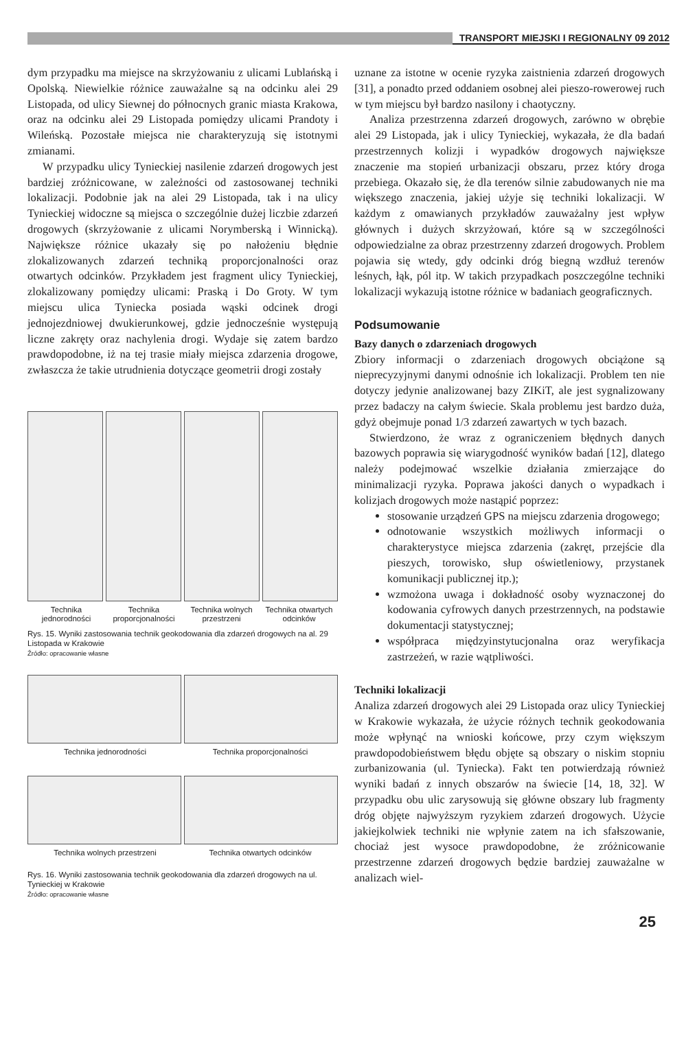TRANSPORT MIEJSKI I REGIONALNY 09 2012
dym przypadku ma miejsce na skrzyżowaniu z ulicami Lublańską i Opolską. Niewielkie różnice zauważalne są na odcinku alei 29 Listopada, od ulicy Siewnej do północnych granic miasta Krakowa, oraz na odcinku alei 29 Listopada pomiędzy ulicami Prandoty i Wileńską. Pozostałe miejsca nie charakteryzują się istotnymi zmianami.
W przypadku ulicy Tynieckiej nasilenie zdarzeń drogowych jest bardziej zróżnicowane, w zależności od zastosowanej techniki lokalizacji. Podobnie jak na alei 29 Listopada, tak i na ulicy Tynieckiej widoczne są miejsca o szczególnie dużej liczbie zdarzeń drogowych (skrzyżowanie z ulicami Norymberską i Winnicką). Największe różnice ukazały się po nałożeniu błędnie zlokalizowanych zdarzeń techniką proporcjonalności oraz otwartych odcinków. Przykładem jest fragment ulicy Tynieckiej, zlokalizowany pomiędzy ulicami: Praską i Do Groty. W tym miejscu ulica Tyniecka posiada wąski odcinek drogi jednojezdniowej dwukierunkowej, gdzie jednocześnie występują liczne zakręty oraz nachylenia drogi. Wydaje się zatem bardzo prawdopodobne, iż na tej trasie miały miejsca zdarzenia drogowe, zwłaszcza że takie utrudnienia dotyczące geometrii drogi zostały
Technika jednorodności Technika proporcjonalności Technika wolnych przestrzeni Technika otwartych odcinków
Rys. 15. Wyniki zastosowania technik geokodowania dla zdarzeń drogowych na al. 29 Listopada w Krakowie
Źródło: opracowanie własne
Technika jednorodności Technika proporcjonalności
Technika wolnych przestrzeni Technika otwartych odcinków
Rys. 16. Wyniki zastosowania technik geokodowania dla zdarzeń drogowych na ul. Tynieckiej w Krakowie
Źródło: opracowanie własne
uznane za istotne w ocenie ryzyka zaistnienia zdarzeń drogowych [31], a ponadto przed oddaniem osobnej alei pieszo-rowerowej ruch w tym miejscu był bardzo nasilony i chaotyczny.
Analiza przestrzenna zdarzeń drogowych, zarówno w obrębie alei 29 Listopada, jak i ulicy Tynieckiej, wykazała, że dla badań przestrzennych kolizji i wypadków drogowych największe znaczenie ma stopień urbanizacji obszaru, przez który droga przebiega. Okazało się, że dla terenów silnie zabudowanych nie ma większego znaczenia, jakiej użyje się techniki lokalizacji. W każdym z omawianych przykładów zauważalny jest wpływ głównych i dużych skrzyżowań, które są w szczególności odpowiedzialne za obraz przestrzenny zdarzeń drogowych. Problem pojawia się wtedy, gdy odcinki dróg biegną wzdłuż terenów leśnych, łąk, pól itp. W takich przypadkach poszczególne techniki lokalizacji wykazują istotne różnice w badaniach geograficznych.
Podsumowanie
Bazy danych o zdarzeniach drogowych
Zbiory informacji o zdarzeniach drogowych obciążone są nieprecyzyjnymi danymi odnośnie ich lokalizacji. Problem ten nie dotyczy jedynie analizowanej bazy ZIKiT, ale jest sygnalizowany przez badaczy na całym świecie. Skala problemu jest bardzo duża, gdyż obejmuje ponad 1/3 zdarzeń zawartych w tych bazach.
Stwierdzono, że wraz z ograniczeniem błędnych danych bazowych poprawia się wiarygodność wyników badań [12], dlatego należy podejmować wszelkie działania zmierzające do minimalizacji ryzyka. Poprawa jakości danych o wypadkach i kolizjach drogowych może nastąpić poprzez:
stosowanie urządzeń GPS na miejscu zdarzenia drogowego;
odnotowanie wszystkich możliwych informacji o charakterystyce miejsca zdarzenia (zakręt, przejście dla pieszych, torowisko, słup oświetleniowy, przystanek komunikacji publicznej itp.);
wzmożona uwaga i dokładność osoby wyznaczonej do kodowania cyfrowych danych przestrzennych, na podstawie dokumentacji statystycznej;
współpraca międzyinstytucjonalna oraz weryfikacja zastrzeżeń, w razie wątpliwości.
Techniki lokalizacji
Analiza zdarzeń drogowych alei 29 Listopada oraz ulicy Tynieckiej w Krakowie wykazała, że użycie różnych technik geokodowania może wpłynąć na wnioski końcowe, przy czym większym prawdopodobieństwem błędu objęte są obszary o niskim stopniu zurbanizowania (ul. Tyniecka). Fakt ten potwierdzają również wyniki badań z innych obszarów na świecie [14, 18, 32]. W przypadku obu ulic zarysowują się główne obszary lub fragmenty dróg objęte najwyższym ryzykiem zdarzeń drogowych. Użycie jakiejkolwiek techniki nie wpłynie zatem na ich sfałszowanie, chociaż jest wysoce prawdopodobne, że zróżnicowanie przestrzenne zdarzeń drogowych będzie bardziej zauważalne w analizach wiel-
25